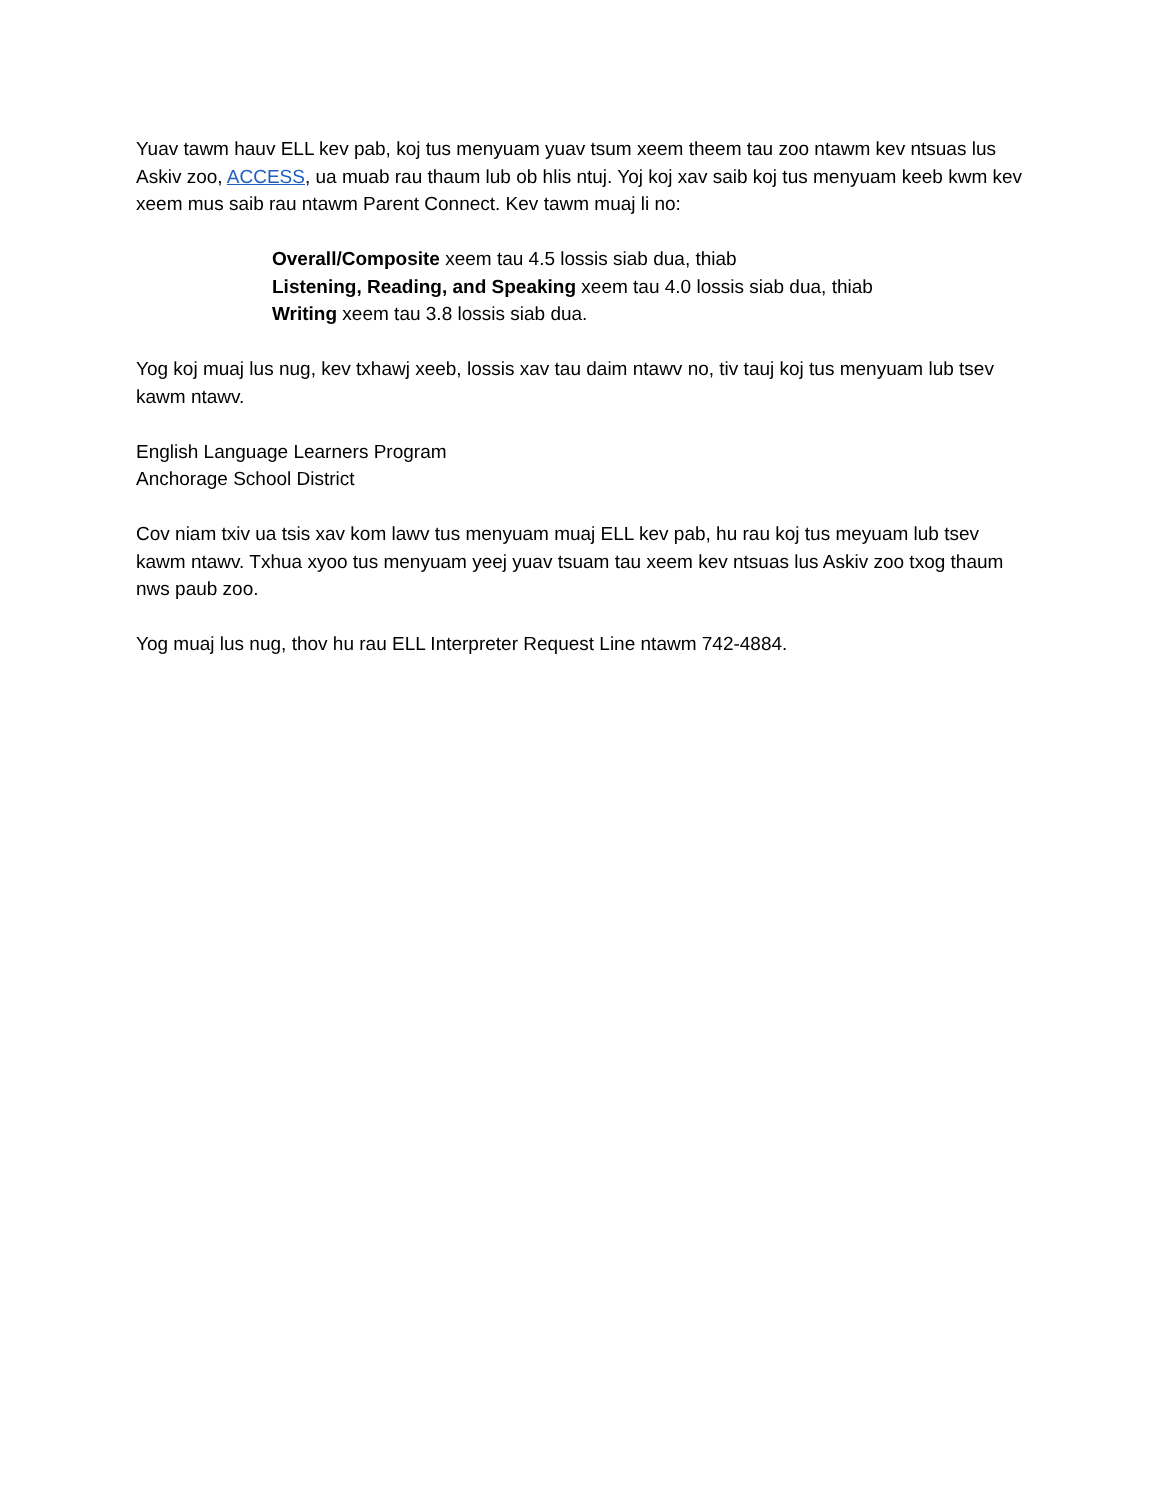Yuav tawm hauv ELL kev pab, koj tus menyuam yuav tsum xeem theem tau zoo ntawm kev ntsuas lus Askiv zoo, ACCESS, ua muab rau thaum lub ob hlis ntuj. Yoj koj xav saib koj tus menyuam keeb kwm kev xeem mus saib rau ntawm Parent Connect. Kev tawm muaj li no:
Overall/Composite xeem tau 4.5 lossis siab dua, thiab
Listening, Reading, and Speaking xeem tau 4.0 lossis siab dua, thiab
Writing xeem tau 3.8 lossis siab dua.
Yog koj muaj lus nug, kev txhawj xeeb, lossis xav tau daim ntawv no, tiv tauj koj tus menyuam lub tsev kawm ntawv.
English Language Learners Program
Anchorage School District
Cov niam txiv ua tsis xav kom lawv tus menyuam muaj ELL kev pab, hu rau koj tus meyuam lub tsev kawm ntawv. Txhua xyoo tus menyuam yeej yuav tsuam tau xeem kev ntsuas lus Askiv zoo txog thaum nws paub zoo.
Yog muaj lus nug, thov hu rau ELL Interpreter Request Line ntawm 742-4884.